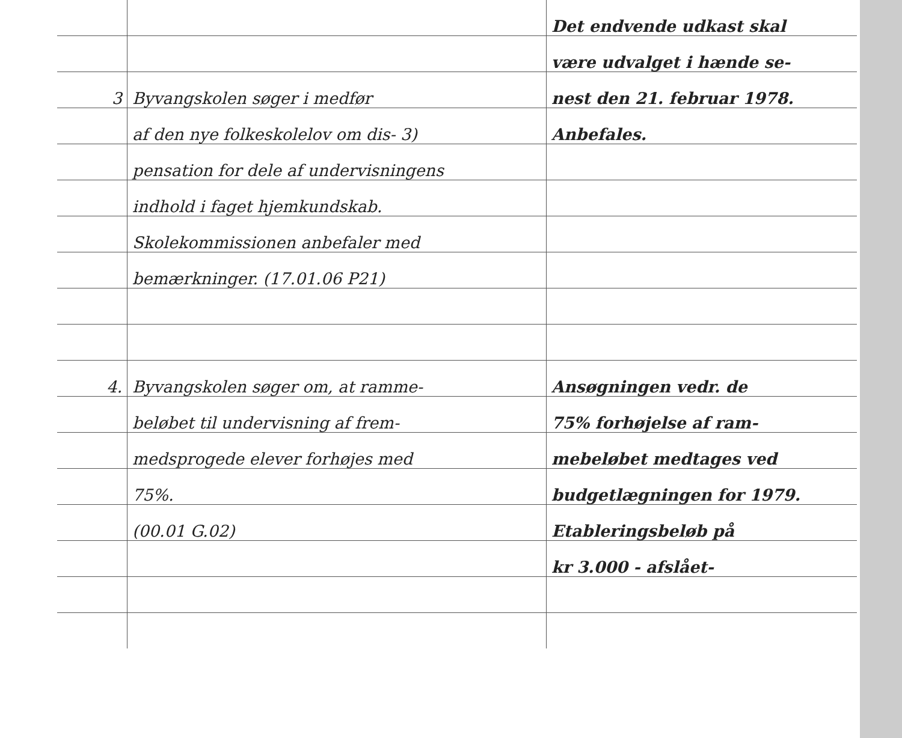| | | Det endvende udkast skal |
| | | være udvalget i hænde se- |
| 3 | Byvangskolen søger i medfør | nest den 21. februar 1978. |
| | af den nye folkeskolelov om dis- 3) | Anbefales. |
| | pensation for dele af undervisningens | |
| | indhold i faget hjemkundskab. | |
| | Skolekommissionen anbefaler med | |
| | bemærkninger. (17.01.06 P21) | |
| 4. | Byvangskolen søger om, at ramme- | Ansøgningen vedr. de |
| | beløbet til undervisning af frem- | 75% forhøjelse af ram- |
| | medsprogede elever forhøjes med | mebeløbet medtages ved |
| | 75%. | budgetlægningen for 1979. |
| | (00.01 G.02) | Etableringsbeløb på |
| | | kr 3.000 - afslået- |